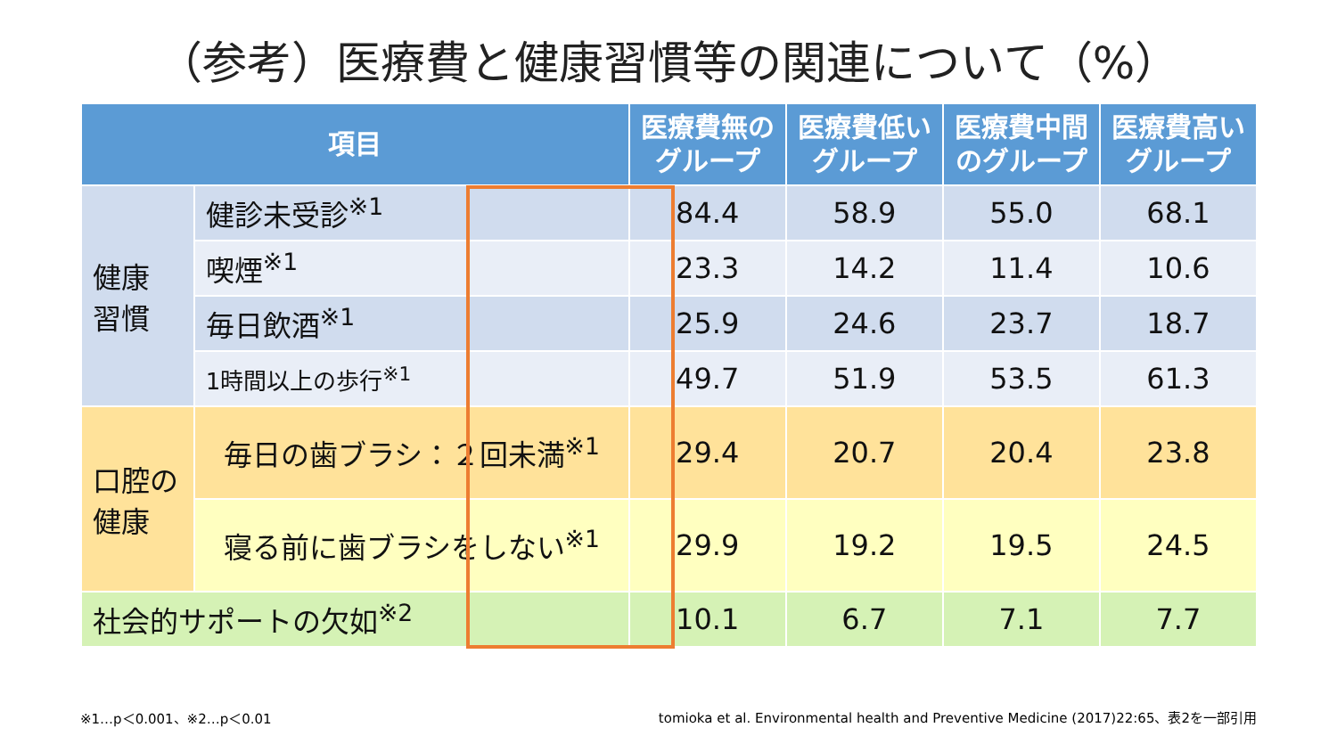（参考）医療費と健康習慣等の関連について（%）
| 項目 | | 医療費無の グループ | 医療費低い グループ | 医療費中間 のグループ | 医療費高い グループ |
| --- | --- | --- | --- | --- | --- |
| 健康 習慣 | 健診未受診<sup>※1</sup> | 84.4 | 58.9 | 55.0 | 68.1 |
| | 喫煙<sup>※1</sup> | 23.3 | 14.2 | 11.4 | 10.6 |
| | 毎日飲酒<sup>※1</sup> | 25.9 | 24.6 | 23.7 | 18.7 |
| | 1時間以上の歩行<sup>※1</sup> | 49.7 | 51.9 | 53.5 | 61.3 |
| 口腔の 健康 | 毎日の歯ブラシ：２回未満<sup>※1</sup> | 29.4 | 20.7 | 20.4 | 23.8 |
| | 寝る前に歯ブラシをしない<sup>※1</sup> | 29.9 | 19.2 | 19.5 | 24.5 |
| 社会的サポートの欠如<sup>※2</sup> | | 10.1 | 6.7 | 7.1 | 7.7 |
※1…p＜0.001、※2…p＜0.01
tomioka et al. Environmental health and Preventive Medicine (2017)22:65、表2を一部引用